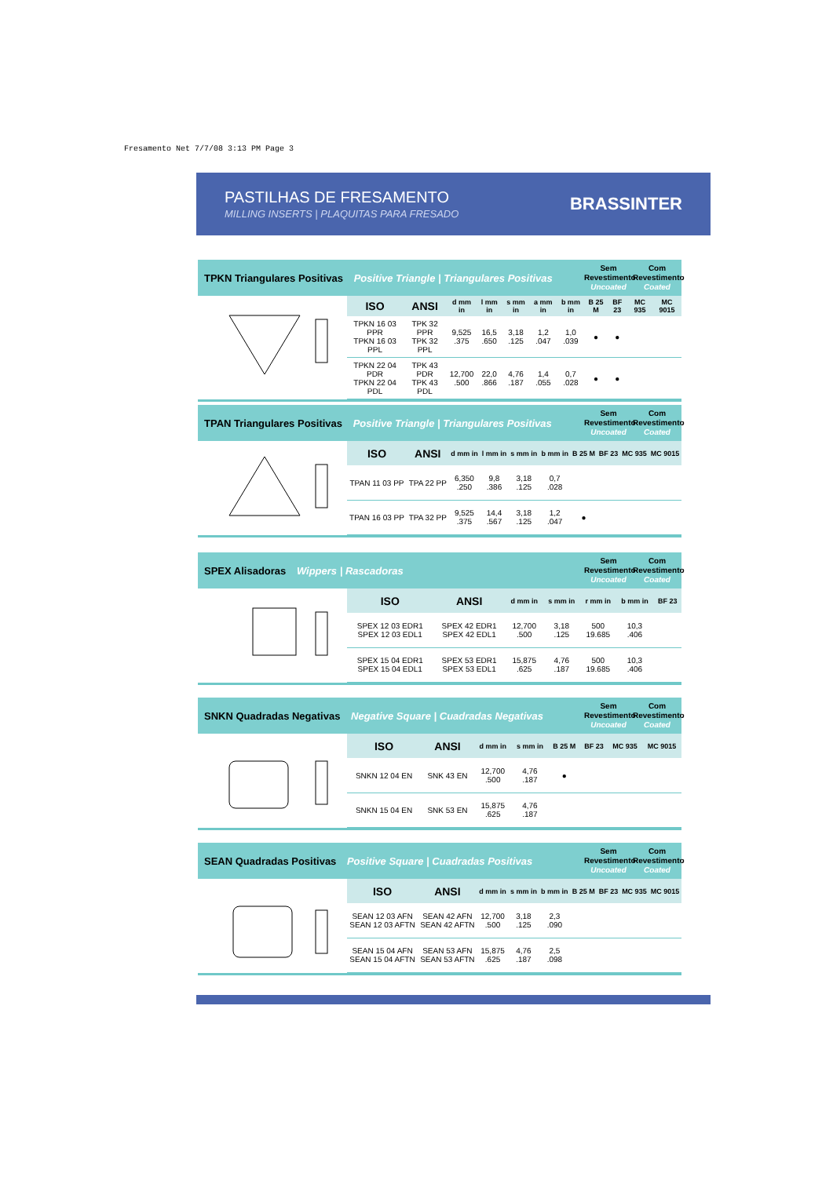Fresamento Net 7/7/08 3:13 PM Page 3
PASTILHAS DE FRESAMENTO
MILLING INSERTS | PLAQUITAS PARA FRESADO
BRASSINTER
TPKN Triangulares Positivas Positive Triangle | Triangulares Positivas
Sem Revestimento Uncoated
Com Revestimento Coated
| ISO | ANSI | d mm in | l mm in | s mm in | a mm in | b mm in | B 25 M | BF 23 | MC 935 | MC 9015 |
| --- | --- | --- | --- | --- | --- | --- | --- | --- | --- | --- |
| TPKN 16 03 PPR TPKN 16 03 PPL | TPK 32 PPR TPK 32 PPL | 9,525 .375 | 16,5 .650 | 3,18 .125 | 1,2 .047 | 1,0 .039 | ● | ● | | |
| TPKN 22 04 PDR TPKN 22 04 PDL | TPK 43 PDR TPK 43 PDL | 12,700 .500 | 22,0 .866 | 4,76 .187 | 1,4 .055 | 0,7 .028 | ● | ● | | |
TPAN Triangulares Positivas Positive Triangle | Triangulares Positivas
Sem Revestimento Uncoated
Com Revestimento Coated
| ISO | ANSI | d mm in | l mm in | s mm in | b mm in | B 25 M | BF 23 | MC 935 | MC 9015 |
| --- | --- | --- | --- | --- | --- | --- | --- | --- | --- |
| TPAN 11 03 PP | TPA 22 PP | 6,350 .250 | 9,8 .386 | 3,18 .125 | 0,7 .028 | | | | |
| TPAN 16 03 PP | TPA 32 PP | 9,525 .375 | 14,4 .567 | 3,18 .125 | 1,2 .047 | ● | | | |
SPEX Alisadoras Wippers | Rascadoras
Sem Revestimento Uncoated
Com Revestimento Coated
| ISO | ANSI | d mm in | s mm in | r mm in | b mm in | BF 23 |
| --- | --- | --- | --- | --- | --- | --- |
| SPEX 12 03 EDR1 SPEX 12 03 EDL1 | SPEX 42 EDR1 SPEX 42 EDL1 | 12,700 .500 | 3,18 .125 | 500 19.685 | 10,3 .406 | |
| SPEX 15 04 EDR1 SPEX 15 04 EDL1 | SPEX 53 EDR1 SPEX 53 EDL1 | 15,875 .625 | 4,76 .187 | 500 19.685 | 10,3 .406 | |
SNKN Quadradas Negativas Negative Square | Cuadradas Negativas
Sem Revestimento Uncoated
Com Revestimento Coated
| ISO | ANSI | d mm in | s mm in | B 25 M | BF 23 | MC 935 | MC 9015 |
| --- | --- | --- | --- | --- | --- | --- | --- |
| SNKN 12 04 EN | SNK 43 EN | 12,700 .500 | 4,76 .187 | ● | | | |
| SNKN 15 04 EN | SNK 53 EN | 15,875 .625 | 4,76 .187 | | | | |
SEAN Quadradas Positivas Positive Square | Cuadradas Positivas
Sem Revestimento Uncoated
Com Revestimento Coated
| ISO | ANSI | d mm in | s mm in | b mm in | B 25 M | BF 23 | MC 935 | MC 9015 |
| --- | --- | --- | --- | --- | --- | --- | --- | --- |
| SEAN 12 03 AFN SEAN 12 03 AFTN | SEAN 42 AFN SEAN 42 AFTN | 12,700 .500 | 3,18 .125 | 2,3 .090 | | | | |
| SEAN 15 04 AFN SEAN 15 04 AFTN | SEAN 53 AFN SEAN 53 AFTN | 15,875 .625 | 4,76 .187 | 2,5 .098 | | | | |